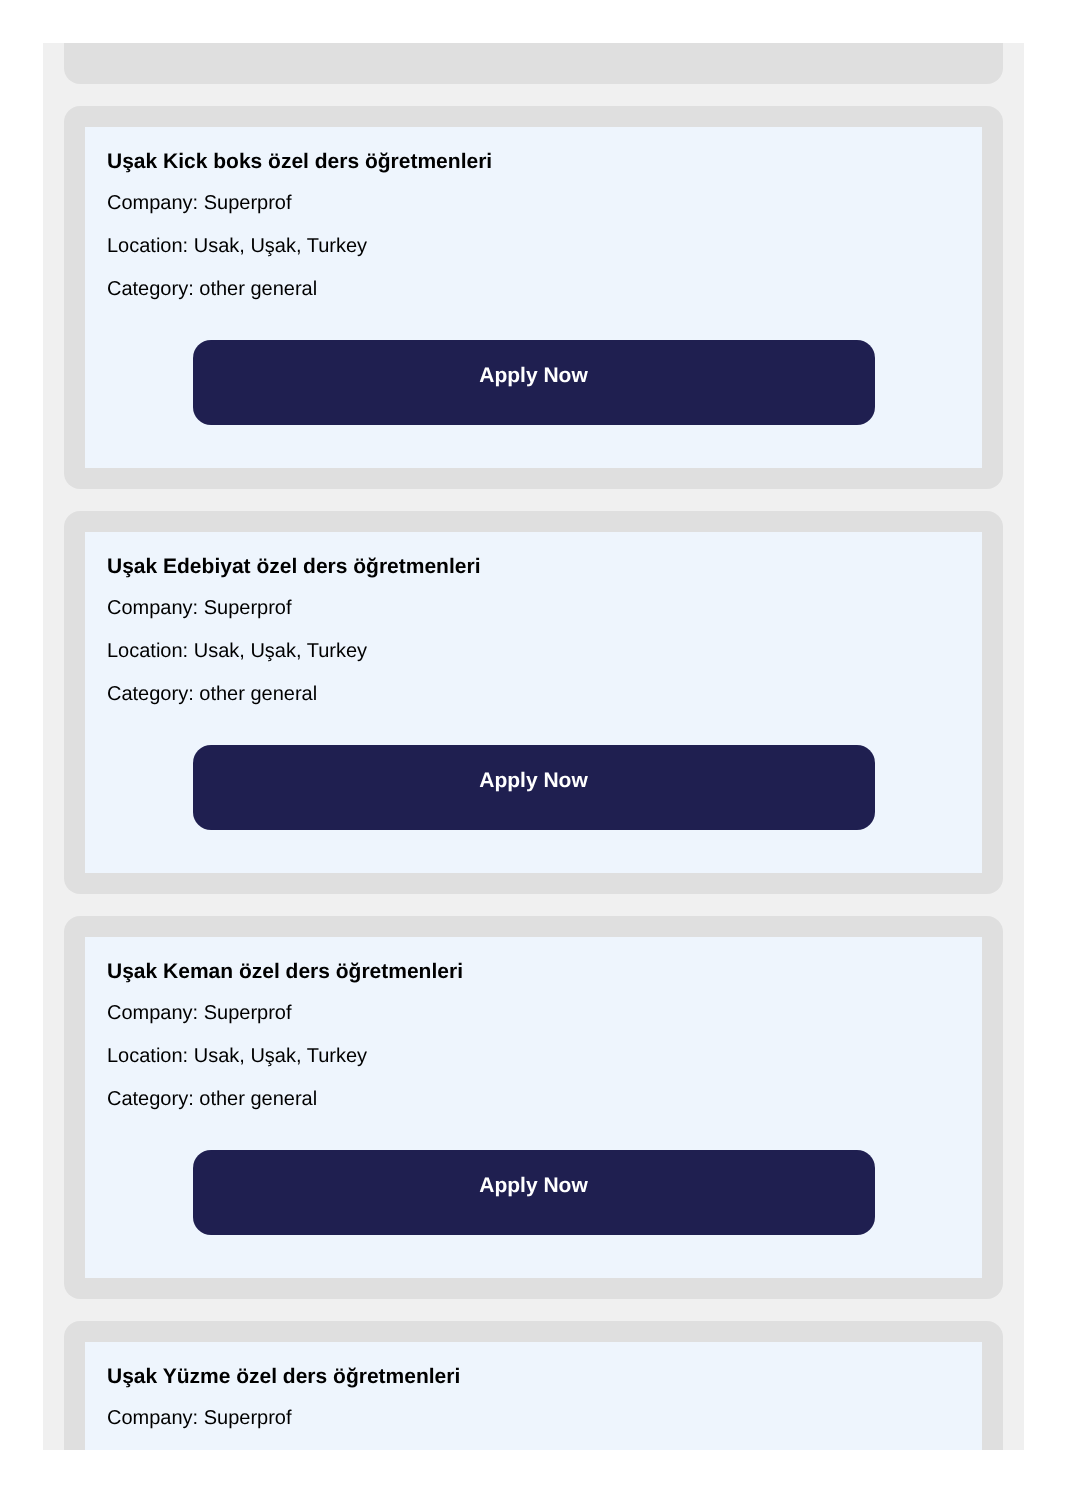Uşak Kick boks özel ders öğretmenleri
Company: Superprof
Location: Usak, Uşak, Turkey
Category: other general
Apply Now
Uşak Edebiyat özel ders öğretmenleri
Company: Superprof
Location: Usak, Uşak, Turkey
Category: other general
Apply Now
Uşak Keman özel ders öğretmenleri
Company: Superprof
Location: Usak, Uşak, Turkey
Category: other general
Apply Now
Uşak Yüzme özel ders öğretmenleri
Company: Superprof